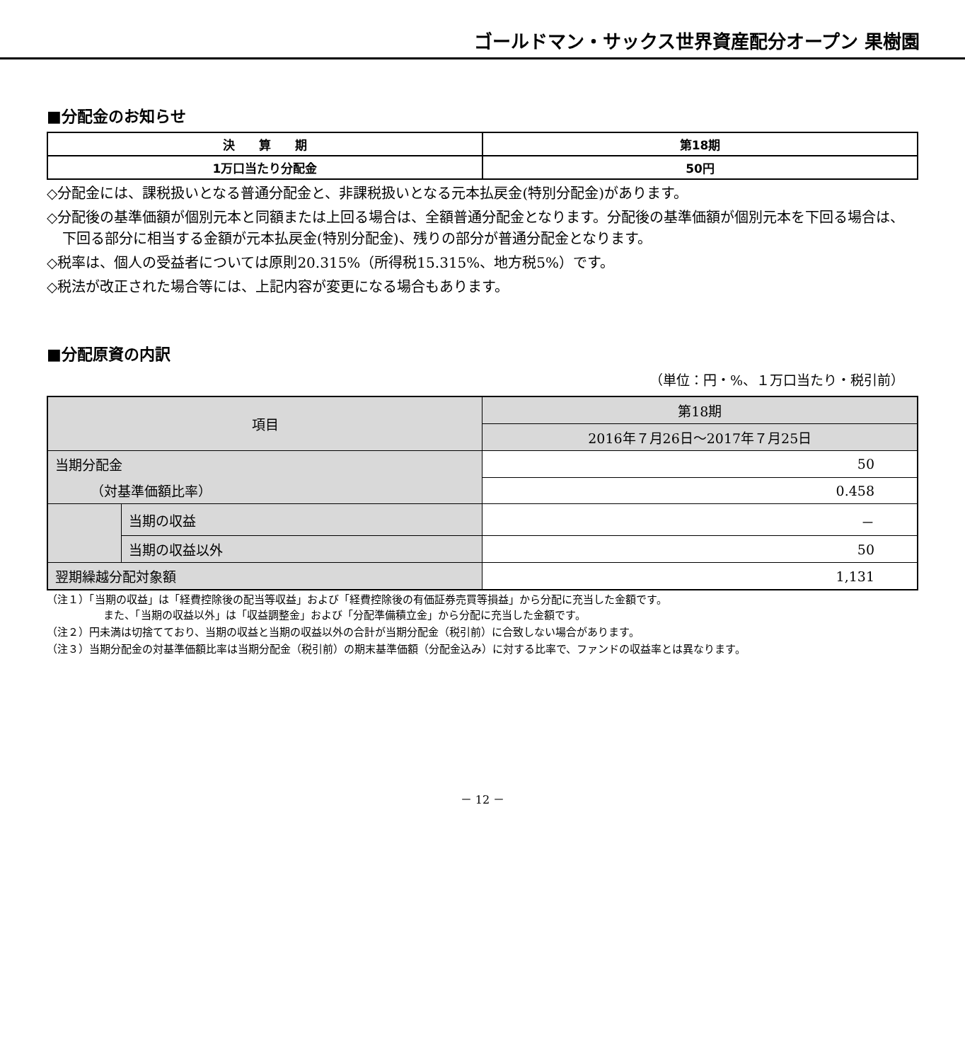ゴールドマン・サックス世界資産配分オープン 果樹園
■分配金のお知らせ
| 決 算 期 | 第18期 |
| 1万口当たり分配金 | 50円 |
◇分配金には、課税扱いとなる普通分配金と、非課税扱いとなる元本払戻金(特別分配金)があります。
◇分配後の基準価額が個別元本と同額または上回る場合は、全額普通分配金となります。分配後の基準価額が個別元本を下回る場合は、下回る部分に相当する金額が元本払戻金(特別分配金)、残りの部分が普通分配金となります。
◇税率は、個人の受益者については原則20.315%（所得税15.315%、地方税5%）です。
◇税法が改正された場合等には、上記内容が変更になる場合もあります。
■分配原資の内訳
（単位：円・%、１万口当たり・税引前）
| 項目 | | 第18期 |
| | | 2016年７月26日～2017年７月25日 |
| 当期分配金 | | 50 |
| （対基準価額比率） | | 0.458 |
| | 当期の収益 | － |
| | 当期の収益以外 | 50 |
| 翌期繰越分配対象額 | | 1,131 |
（注１）「当期の収益」は「経費控除後の配当等収益」および「経費控除後の有価証券売買等損益」から分配に充当した金額です。
また、「当期の収益以外」は「収益調整金」および「分配準備積立金」から分配に充当した金額です。
（注２）円未満は切捨てており、当期の収益と当期の収益以外の合計が当期分配金（税引前）に合致しない場合があります。
（注３）当期分配金の対基準価額比率は当期分配金（税引前）の期末基準価額（分配金込み）に対する比率で、ファンドの収益率とは異なります。
－ 12 －